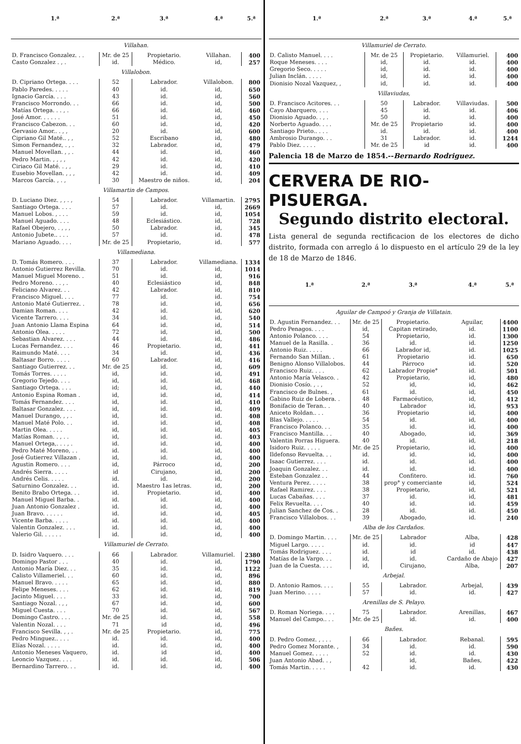| 1.ª | 2.ª | 3.ª | 4.ª | 5.ª |
| --- | --- | --- | --- | --- |
| Villahan. | | | | |
| D. Francisco Gonzalez. . . | Mr. de 25 | Propietario. | Villahan. | 400 |
| Casto Gonzalez . , . | id. | Médico. | id, | 257 |
| Villalobon. | | | | |
| D. Cipriano Ortega. . . . | 52 | Labrador. | Villalobon. | 800 |
| Pablo Paredes. . . . . | 40 | id. | id, | 650 |
| Ignacio García. . . . | 43 | id. | id, | 560 |
| Francisco Morrondo. . . | 66 | id. | id, | 500 |
| Matías Ortega. . . , . | 66 | id. | id, | 460 |
| José Amor. . . . . . | 51 | id. | id, | 450 |
| Francisco Cabezon. . . | 60 | id. | id, | 420 |
| Gervasio Amor.. . , , | 20 | id. | id, | 600 |
| Cipriano Gil Maté.. , , | 52 | Escribano | id, | 480 |
| Simon Fernandez, . , . | 32 | Labrador. | id, | 479 |
| Manuel Movellan. , , . | 44 | id. | id, | 460 |
| Pedro Martin. , , , , | 42 | id. | id, | 420 |
| Ciriaco Gil Maté. . , , | 29 | id. | id, | 410 |
| Eusebio Movellan. , , , | 42 | id. | id. | 409 |
| Marcos García. , . , | 30 | Maestro de niños. | id, | 204 |
| Villamartin de Campos. | | | | |
| D. Luciano Diez. , , . , | 54 | Labrador. | Villamartin. | 2795 |
| Santiago Ortega. . . . | 57 | id. | id, | 2669 |
| Manuel Lobos. , . . . | 59 | id. | id, | 1054 |
| Manuel Aguado. . . . | 48 | Eclesiástico. | id, | 728 |
| Rafael Obejero, . , , , | 50 | Labrador. | id, | 345 |
| Antonio Jubete.. . . . | 57 | id. | id. | 478 |
| Mariano Aguado. . . . | Mr. de 25 | Propietario, | id. | 577 |
| Villamediana. | | | | |
| D. Tomás Romero. . . . | 37 | Labrador. | Villamediana. | 1334 |
| Antonio Gutierrez Revilla. | 70 | id. | id, | 1014 |
| Manuel Miguel Moreno. . | 51 | id. | id, | 916 |
| Pedro Moreno. . . , . | 40 | Eclesiástico | id, | 848 |
| Feliciano Alvarez. . . | 42 | Labrador. | id, | 810 |
| Francisco Miguel. . . . | 77 | id. | id. | 754 |
| Antonio Maté Gutierrez. . | 78 | id. | id, | 656 |
| Damian Roman. . . . | 42 | id. | id, | 620 |
| Vicente Tarrero. . . . | 34 | id. | id, | 540 |
| Juan Antonio Llama Espina | 64 | id. | id, | 514 |
| Antonio Olea. . . . . | 72 | id, | id, | 500 |
| Sebastian Alvarez. . . . | 44 | id. | id, | 486 |
| Lucas Fernandez. . . . | 46 | Propietario. | id, | 441 |
| Raimundo Maté. . . . | 34 | id. | id, | 436 |
| Baltasar Borro. . . . . | 60 | Labrador. | id, | 416 |
| Santiago Gutierrez. . . | Mr. de 25 | id. | id, | 609 |
| Tomás Torres. . . . . | id, | id. | id, | 491 |
| Gregorio Tejedo. . . . | id, | id. | id, | 468 |
| Santiago Ortega. . . . | id; | id, | id, | 440 |
| Antonio Espina Roman . | id, | id. | id, | 414 |
| Tomás Fernandez. . . . | id, | id. | id, | 410 |
| Baltasar Gonzalez. . . . | id, | id. | id, | 409 |
| Manuel Durango, , , . | id, | id. | id. | 408 |
| Manuel Maté Polo. . . | id. | id. | id, | 408 |
| Martin Olea. . . . . | id, | id. | id, | 405 |
| Matías Roman. . , . . | id, | id. | id. | 403 |
| Manuel Ortega,. . . , . | id. | id. | id, | 400 |
| Pedro Maté Moreno, . . | id. | id. | id, | 400 |
| José Gutierrez Villazan . | id, | id. | id, | 400 |
| Agustin Romero. . . . | id, | Párroco | id, | 200 |
| Andrés Sierra. . . . . | id | Cirujano, | id, | 200 |
| Andrés Celis. . . . . | id. | id. | id, | 200 |
| Saturnino Gonzalez. . . | id. | Maestro 1as letras. | id, | 200 |
| Benito Brabo Ortega. . . | id. | Propietario. | id, | 400 |
| Manuel Miguel Barba. . | id. | id. | id, | 400 |
| Juan Antonio Gonzalez . | id. | id. | id, | 400 |
| Juan Bravo. . . . . . | id. | id. | id, | 405 |
| Vicente Barba. . . . . | id. | id. | id, | 400 |
| Valentin Gonzalez. . . . | id. | id. | id, | 400 |
| Valerio Gil. . . . . . | id. | id. | id, | 400 |
| Villamuriel de Cerrato. | | | | |
| D. Isidro Vaquero. . . . | 66 | Labrador. | Villamuriel. | 2380 |
| Domingo Pastor . . . | 40 | id. | id, | 1790 |
| Antonio María Diez. . . | 35 | id. | id, | 1122 |
| Calisto Villameriel. . . | 60 | id. | id, | 896 |
| Manuel Bravo. . . . . | 65 | id. | id, | 880 |
| Felipe Meneses. . . . | 62 | id. | id, | 819 |
| Jacinto Miguel. . . . | 33 | id. | id, | 700 |
| Santiago Nozal. . , , | 67 | id. | id, | 600 |
| Miguel Cuesta. . . . | 70 | id. | id, | 567 |
| Domingo Castro. . . . | Mr. de 25 | id. | id, | 558 |
| Valentin Nozal. . . . | 71 | id | id, | 496 |
| Francisco Sevilla. , , . | Mr. de 25 | Propietario. | id, | 775 |
| Pedro Minguez.. . . . | id. | id. | id, | 400 |
| Elías Nozal. . . . . | id. | id. | id, | 400 |
| Antonio Meneses Vaquero, | id. | id | id, | 400 |
| Leoncio Vazquez. . . . | id. | id. | id, | 506 |
| Bernardino Tarrero. . . | id. | id. | id, | 400 |
| 1.ª | 2.ª | 3.ª | 4.ª | 5.ª |
| --- | --- | --- | --- | --- |
| Villamuriel de Cerrato. | | | | |
| D. Calisto Manuel. . . . | Mr. de 25 | Propietario. | Villamuriel. | 400 |
| Roque Meneses. . . . | id, | id. | id. | 400 |
| Gregorio Seco. . . . . | id, | id. | id. | 400 |
| Julian Inclán. . . . . | id, | id. | id. | 400 |
| Dionisio Nozal Vazquez, , | id, | id. | id. | 400 |
| Villaviudas, | | | | |
| D. Francisco Acitores. . . | 50 | Labrador. | Villaviudas. | 500 |
| Cayo Abarquero, . . . | 45 | id. | id. | 406 |
| Dionisio Aguado. . , . | 50 | id. | id. | 400 |
| Norberto Aguado. . . . | Mr. de 25 | Propietario | id. | 400 |
| Santiago Prieto.. . . . | id. | id. | id. | 400 |
| Ambrosio Durango. . . | 31 | Labrador. | id. | 1244 |
| Pablo Diez. . . . . | Mr. de 25 | id | id. | 400 |
Palencia 18 de Marzo de 1854.--Bernardo Rodriguez.
CERVERA DE RIO-PISUERGA.
Segundo distrito electoral.
Lista general de segunda rectificacion de los electores de dicho distrito, formada con arreglo á lo dispuesto en el artículo 29 de la ley de 18 de Marzo de 1846.
| 1.ª | 2.ª | 3.ª | 4.ª | 5.ª |
| --- | --- | --- | --- | --- |
| Aguilar de Campoó y Granja de Villatain. | | | | |
| D. Agustin Fernandez. . . | Mr. de 25 | Propietario. | Aguilar, | 4400 |
| Pedro Penagos. . . . | id, | Capitan retirado, | id. | 1100 |
| Antonio Polanco. . . . | 54 | Propietario, | id. | 1300 |
| Manuel de la Rasilla. . | 36 | id. | id. | 1250 |
| Antonio Ruiz. . . . . | 66 | Labrador id, | id. | 1025 |
| Fernando San Millan. . | 61 | Propietario | id. | 650 |
| Benigno Alonso Villalobos. | 44 | Párroco | id. | 520 |
| Francisco Ruiz. . . . | 62 | Labrador Propie° | id. | 501 |
| Antonio María Velasco. . | 42 | Propietario, | id, | 480 |
| Dionisio Cosío. , . , | 52 | id, | id, | 462 |
| Francisco de Bulnes. , | 61 | id. | id, | 450 |
| Gabino Ruiz de Lobera. . | 48 | Farmacéutico, | id, | 412 |
| Bonifacio de Teran.. . | 40 | Labrador | id, | 953 |
| Aniceto Roldan.. . . | 36 | Propietario | id, | 400 |
| Blas Vallejo. . . . . | 54 | id. | id, | 400 |
| Francisco Polanco. . . | 35 | id. | id, | 400 |
| Francisco Mantilla. . . | 40 | Abogado, | id, | 369 |
| Valentin Porras Higuera. | 40 | id. | id, | 218 |
| Isidoro Ruiz. . . . . | Mr. de 25 | Propietario, | id, | 400 |
| Ildefonso Revuelta. . . | id. | id. | id, | 400 |
| Isaac Gutierrez. . . . | id. | id. | id. | 400 |
| Joaquin Gonzalez. . . | id. | id. | id. | 400 |
| Esteban Gonzalez . . | 44 | Confitero. | id. | 760 |
| Ventura Perez. . . . . | 38 | prop° y comerciante | id, | 524 |
| Rafael Ramirez. . . . | 38 | Propietario, | id, | 521 |
| Lucas Cabañas. . . . | 37 | id. | id, | 481 |
| Felix Revuelta. . . . | 40 | id. | id. | 459 |
| Julian Sanchez de Cos. . | 28 | id. | id. | 450 |
| Francisco Villalobos. . . | 39 | Abogado, | id. | 240 |
| Alba de los Cardaños. | | | | |
| D. Domingo Martin. . . . | Mr. de 25 | Labrador | Alba, | 428 |
| Miguel Largo. . . . . | id. | id. | id | 447 |
| Tomás Rodriguez. . . . | id. | id | id. | 438 |
| Matías de la Vargo. . . | id, | id. | Cardaño de Abajo | 427 |
| Juan de la Cuesta. . . . | id, | Cirujano, | Alba, | 207 |
| Arbejal. | | | | |
| D. Antonio Ramos. . . . | 55 | Labrador. | Arbejal, | 439 |
| Juan Merino. . . . . | 57 | id. | id. | 427 |
| Arenillas de S. Pelayo. | | | | |
| D. Roman Noriega. . . . | 75 | Labrador. | Arenillas, | 467 |
| Manuel del Campo.. . . | Mr. de 25 | id. | id. | 400 |
| Bañes. | | | | |
| D. Pedro Gomez. , . . . | 66 | Labrador. | Rebanal. | 595 |
| Pedro Gomez Morante. , | 34 | id. | id. | 590 |
| Manuel Gomez. . . . . | 52 | id. | id. | 430 |
| Juan Antonio Abad. . , | | id, | Bañes, | 422 |
| Tomás Martin. . . . . | 42 | id. | id. | 430 |